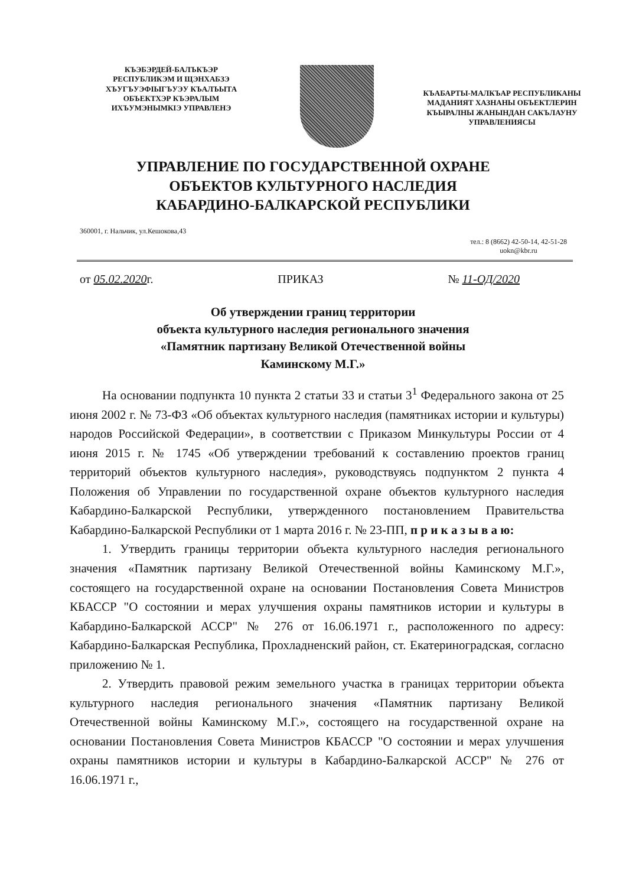КЪЭБЭРДЕЙ-БАЛЪКЪЭР
РЕСПУБЛИКЭМ И ЩЭНХАБЗЭ
ХЪУГЪУЭФIЫГЪУЭУ КЪАЛЪЫТА
ОБЪЕКТХЭР КЪЭРАЛЫМ
ИХЪУМЭНЫМКIЭ УПРАВЛЕНЭ
КЪАБАРТЫ-МАЛКЪАР РЕСПУБЛИКАНЫ
МАДАНИЯТ ХАЗНАНЫ ОБЪЕКТЛЕРИН
КЪЫРАЛНЫ ЖАНЫНДАН САКЪЛАУНУ
УПРАВЛЕНИЯСЫ
УПРАВЛЕНИЕ ПО ГОСУДАРСТВЕННОЙ ОХРАНЕ
ОБЪЕКТОВ КУЛЬТУРНОГО НАСЛЕДИЯ
КАБАРДИНО-БАЛКАРСКОЙ РЕСПУБЛИКИ
360001, г. Нальчик, ул.Кешокова,43
тел.: 8 (8662) 42-50-14, 42-51-28
uokn@kbr.ru
от 05.02.2020г. ПРИКАЗ № 11-ОД/2020
Об утверждении границ территории
объекта культурного наследия регионального значения
«Памятник партизану Великой Отечественной войны
Каминскому М.Г.»
На основании подпункта 10 пункта 2 статьи 33 и статьи 3<sup>1</sup> Федерального закона от 25 июня 2002 г. № 73-ФЗ «Об объектах культурного наследия (памятниках истории и культуры) народов Российской Федерации», в соответствии с Приказом Минкультуры России от 4 июня 2015 г. № 1745 «Об утверждении требований к составлению проектов границ территорий объектов культурного наследия», руководствуясь подпунктом 2 пункта 4 Положения об Управлении по государственной охране объектов культурного наследия Кабардино-Балкарской Республики, утвержденного постановлением Правительства Кабардино-Балкарской Республики от 1 марта 2016 г. № 23-ПП, п р и к а з ы в а ю:
1. Утвердить границы территории объекта культурного наследия регионального значения «Памятник партизану Великой Отечественной войны Каминскому М.Г.», состоящего на государственной охране на основании Постановления Совета Министров КБАССР "О состоянии и мерах улучшения охраны памятников истории и культуры в Кабардино-Балкарской АССР" № 276 от 16.06.1971 г., расположенного по адресу: Кабардино-Балкарская Республика, Прохладненский район, ст. Екатериноградская, согласно приложению № 1.
2. Утвердить правовой режим земельного участка в границах территории объекта культурного наследия регионального значения «Памятник партизану Великой Отечественной войны Каминскому М.Г.», состоящего на государственной охране на основании Постановления Совета Министров КБАССР "О состоянии и мерах улучшения охраны памятников истории и культуры в Кабардино-Балкарской АССР" № 276 от 16.06.1971 г.,